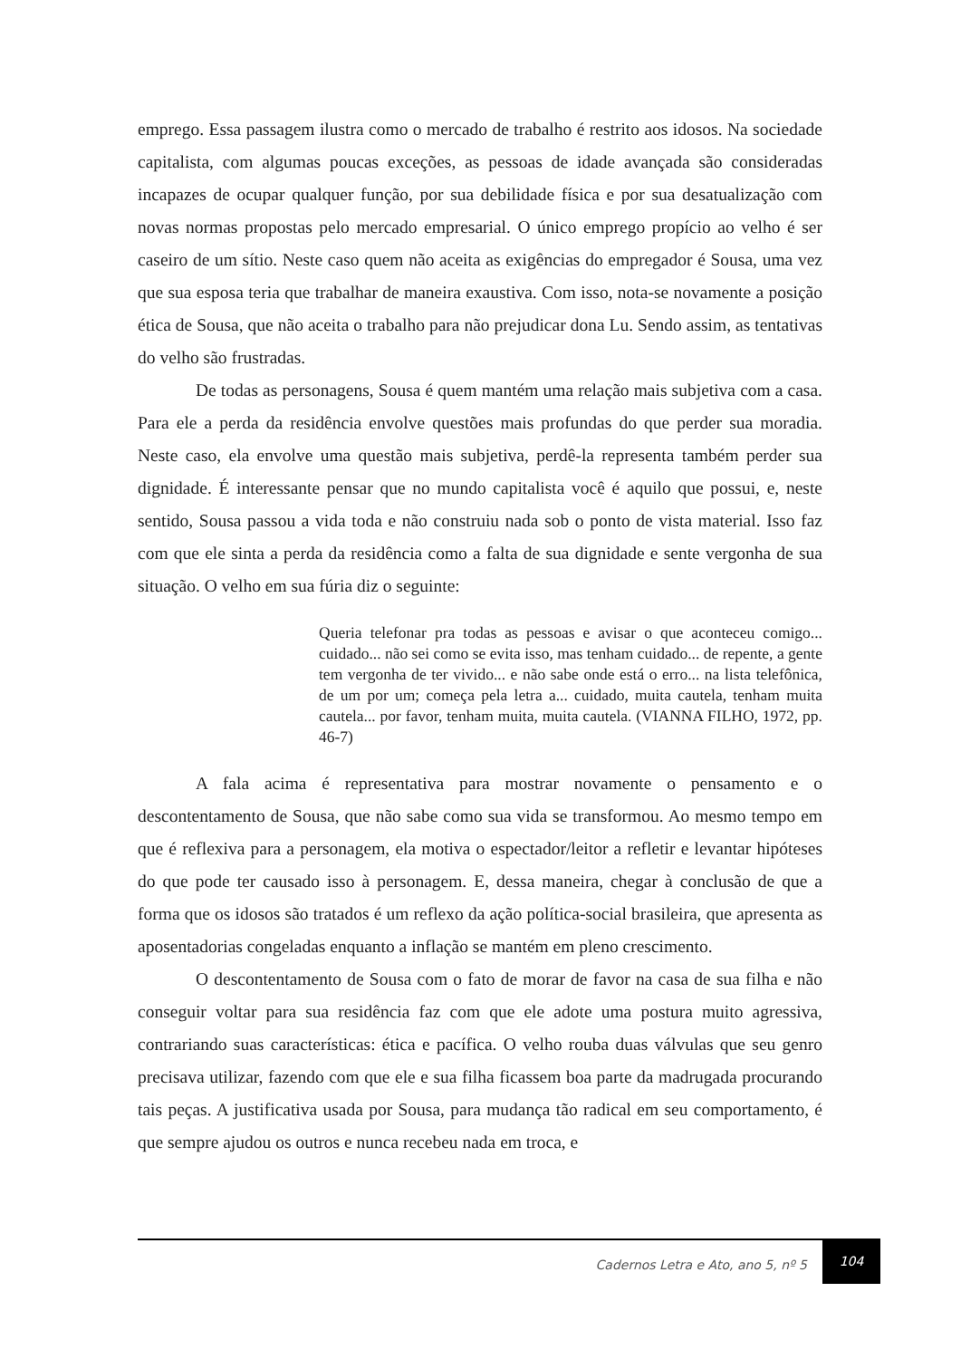emprego. Essa passagem ilustra como o mercado de trabalho é restrito aos idosos. Na sociedade capitalista, com algumas poucas exceções, as pessoas de idade avançada são consideradas incapazes de ocupar qualquer função, por sua debilidade física e por sua desatualização com novas normas propostas pelo mercado empresarial. O único emprego propício ao velho é ser caseiro de um sítio. Neste caso quem não aceita as exigências do empregador é Sousa, uma vez que sua esposa teria que trabalhar de maneira exaustiva. Com isso, nota-se novamente a posição ética de Sousa, que não aceita o trabalho para não prejudicar dona Lu. Sendo assim, as tentativas do velho são frustradas.
De todas as personagens, Sousa é quem mantém uma relação mais subjetiva com a casa. Para ele a perda da residência envolve questões mais profundas do que perder sua moradia. Neste caso, ela envolve uma questão mais subjetiva, perdê-la representa também perder sua dignidade. É interessante pensar que no mundo capitalista você é aquilo que possui, e, neste sentido, Sousa passou a vida toda e não construiu nada sob o ponto de vista material. Isso faz com que ele sinta a perda da residência como a falta de sua dignidade e sente vergonha de sua situação. O velho em sua fúria diz o seguinte:
Queria telefonar pra todas as pessoas e avisar o que aconteceu comigo... cuidado... não sei como se evita isso, mas tenham cuidado... de repente, a gente tem vergonha de ter vivido... e não sabe onde está o erro... na lista telefônica, de um por um; começa pela letra a... cuidado, muita cautela, tenham muita cautela... por favor, tenham muita, muita cautela. (VIANNA FILHO, 1972, pp. 46-7)
A fala acima é representativa para mostrar novamente o pensamento e o descontentamento de Sousa, que não sabe como sua vida se transformou. Ao mesmo tempo em que é reflexiva para a personagem, ela motiva o espectador/leitor a refletir e levantar hipóteses do que pode ter causado isso à personagem. E, dessa maneira, chegar à conclusão de que a forma que os idosos são tratados é um reflexo da ação política-social brasileira, que apresenta as aposentadorias congeladas enquanto a inflação se mantém em pleno crescimento.
O descontentamento de Sousa com o fato de morar de favor na casa de sua filha e não conseguir voltar para sua residência faz com que ele adote uma postura muito agressiva, contrariando suas características: ética e pacífica. O velho rouba duas válvulas que seu genro precisava utilizar, fazendo com que ele e sua filha ficassem boa parte da madrugada procurando tais peças. A justificativa usada por Sousa, para mudança tão radical em seu comportamento, é que sempre ajudou os outros e nunca recebeu nada em troca, e
Cadernos Letra e Ato, ano 5, nº 5
104